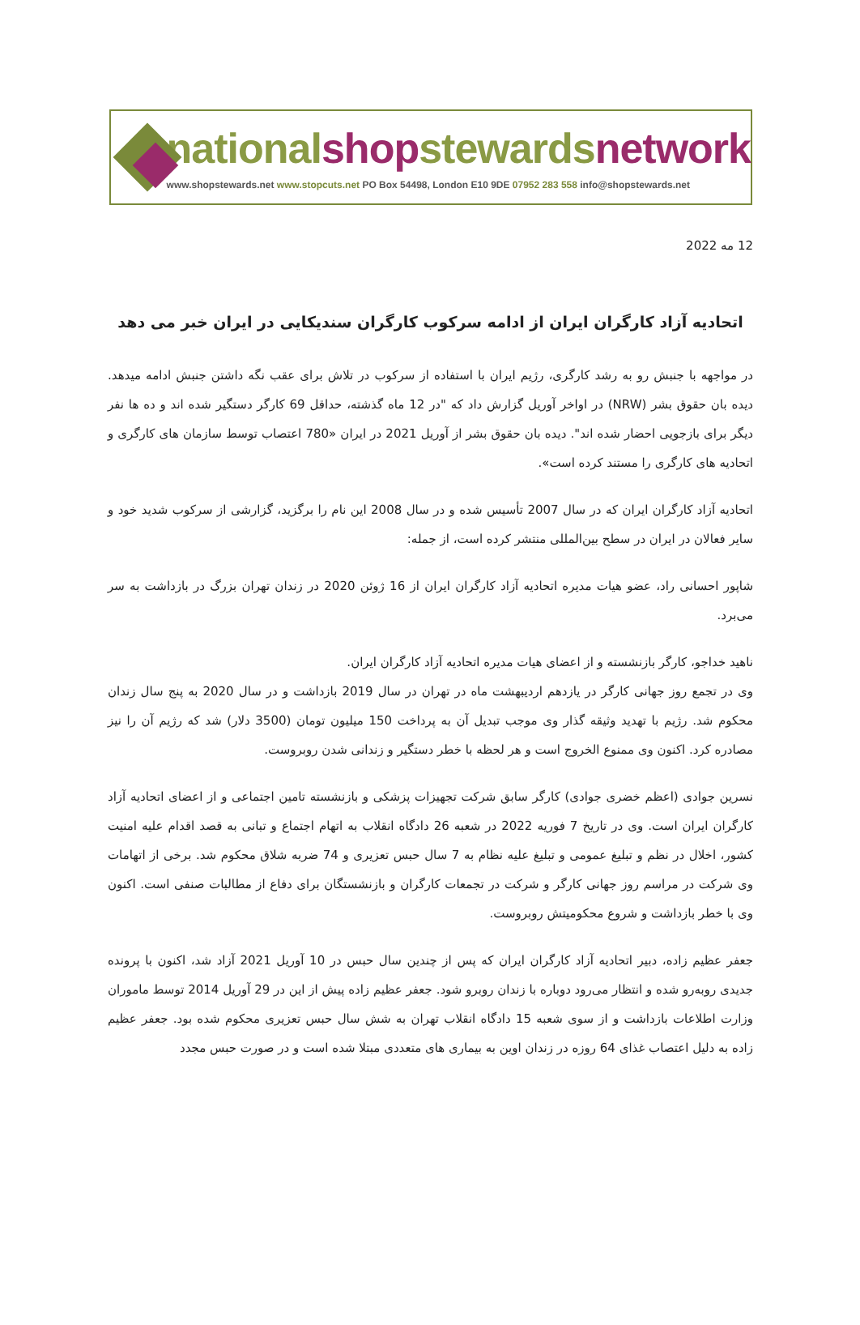nationalshopstewardsnetwork
www.shopstewards.net www.stopcuts.net PO Box 54498, London E10 9DE 07952 283 558 info@shopstewards.net
12 مه 2022
اتحادیه آزاد کارگران ایران از ادامه سرکوب کارگران سندیکایی در ایران خبر می دهد
در مواجهه با جنبش رو به رشد کارگری، رژیم ایران با استفاده از سرکوب در تلاش برای عقب نگه داشتن جنبش ادامه میدهد. دیده بان حقوق بشر (NRW) در اواخر آوریل گزارش داد که "در 12 ماه گذشته، حداقل 69 کارگر دستگیر شده اند و ده ها نفر دیگر برای بازجویی احضار شده اند". دیده بان حقوق بشر از آوریل 2021 در ایران «780 اعتصاب توسط سازمان های کارگری و اتحادیه های کارگری را مستند کرده است».
اتحادیه آزاد کارگران ایران که در سال 2007 تأسیس شده و در سال 2008 این نام را برگزید، گزارشی از سرکوب شدید خود و سایر فعالان در ایران در سطح بین‌المللی منتشر کرده است، از جمله:
شاپور احسانی راد، عضو هیات مدیره اتحادیه آزاد کارگران ایران از 16 ژوئن 2020 در زندان تهران بزرگ در بازداشت به سر می‌برد.
ناهید خداجو، کارگر بازنشسته و از اعضای هیات مدیره اتحادیه آزاد کارگران ایران.
وی در تجمع روز جهانی کارگر در یازدهم اردیبهشت ماه در تهران در سال 2019 بازداشت و در سال 2020 به پنج سال زندان محکوم شد. رژیم با تهدید وثیقه گذار وی موجب تبدیل آن به پرداخت 150 میلیون تومان (3500 دلار) شد که رژیم آن را نیز مصادره کرد. اکنون وی ممنوع الخروج است و هر لحظه با خطر دستگیر و زندانی شدن روبروست.
نسرین جوادی (اعظم خضری جوادی) کارگر سابق شرکت تجهیزات پزشکی و بازنشسته تامین اجتماعی و از اعضای اتحادیه آزاد کارگران ایران است. وی در تاریخ 7 فوریه 2022 در شعبه 26 دادگاه انقلاب به اتهام اجتماع و تبانی به قصد اقدام علیه امنیت کشور، اخلال در نظم و تبلیغ عمومی و تبلیغ علیه نظام به 7 سال حبس تعزیری و 74 ضربه شلاق محکوم شد. برخی از اتهامات وی شرکت در مراسم روز جهانی کارگر و شرکت در تجمعات کارگران و بازنشستگان برای دفاع از مطالبات صنفی است. اکنون وی با خطر بازداشت و شروع محکومیتش روبروست.
جعفر عظیم زاده، دبیر اتحادیه آزاد کارگران ایران که پس از چندین سال حبس در 10 آوریل 2021 آزاد شد، اکنون با پرونده جدیدی روبه‌رو شده و انتظار می‌رود دوباره با زندان روبرو شود. جعفر عظیم زاده پیش از این در 29 آوریل 2014 توسط ماموران وزارت اطلاعات بازداشت و از سوی شعبه 15 دادگاه انقلاب تهران به شش سال حبس تعزیری محکوم شده بود. جعفر عظیم زاده به دلیل اعتصاب غذای 64 روزه در زندان اوین به بیماری های متعددی مبتلا شده است و در صورت حبس مجدد